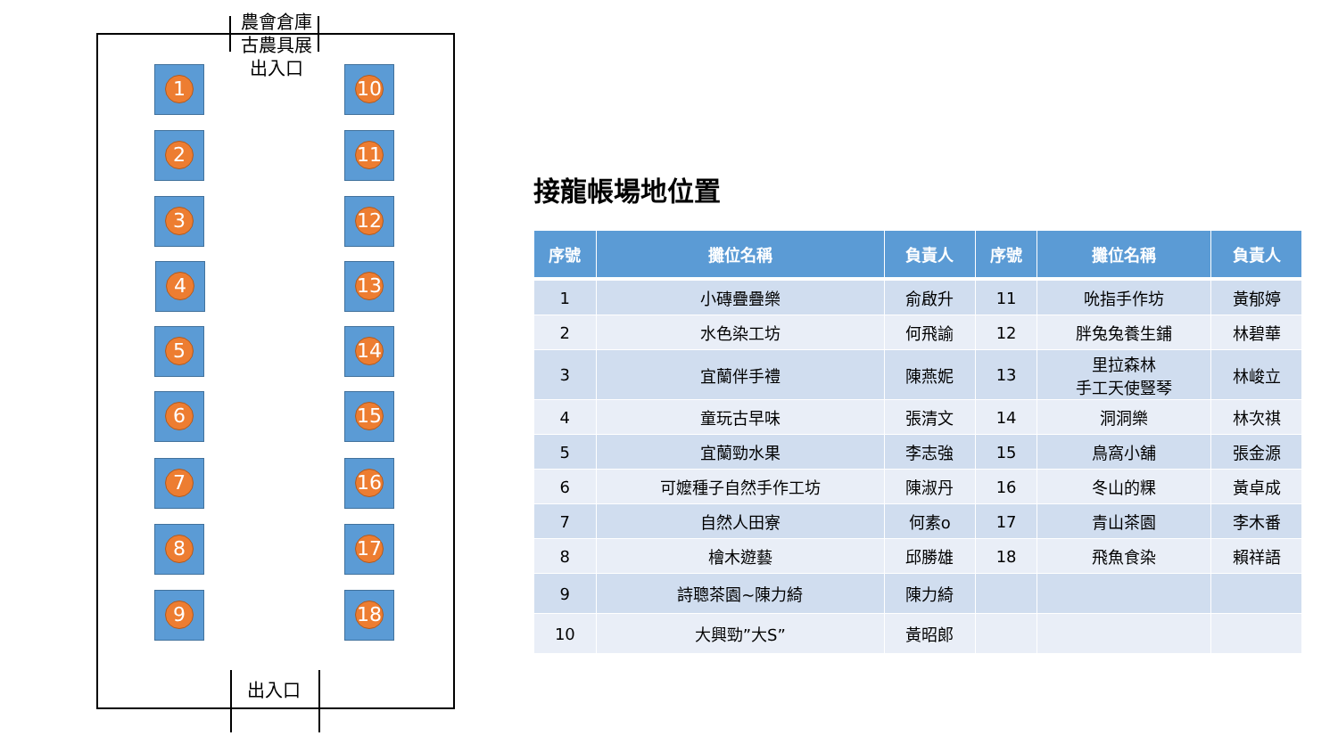農會倉庫
古農具展
出入口
出入口
1
2
3
4
5
6
7
8
9
10
11
12
13
14
15
16
17
18
接龍帳場地位置
| 序號 | 攤位名稱 | 負責人 | 序號 | 攤位名稱 | 負責人 |
| --- | --- | --- | --- | --- | --- |
| 1 | 小磚疊疊樂 | 俞啟升 | 11 | 吮指手作坊 | 黃郁婷 |
| 2 | 水色染工坊 | 何飛諭 | 12 | 胖兔兔養生鋪 | 林碧華 |
| 3 | 宜蘭伴手禮 | 陳燕妮 | 13 | 里拉森林 手工天使豎琴 | 林峻立 |
| 4 | 童玩古早味 | 張清文 | 14 | 洞洞樂 | 林次祺 |
| 5 | 宜蘭勁水果 | 李志強 | 15 | 鳥窩小舖 | 張金源 |
| 6 | 可嬤種子自然手作工坊 | 陳淑丹 | 16 | 冬山的粿 | 黃卓成 |
| 7 | 自然人田寮 | 何素o | 17 | 青山茶園 | 李木番 |
| 8 | 檜木遊藝 | 邱勝雄 | 18 | 飛魚食染 | 賴祥語 |
| 9 | 詩聰茶園~陳力綺 | 陳力綺 | | | |
| 10 | 大興勁”大S” | 黃昭郎 | | | |